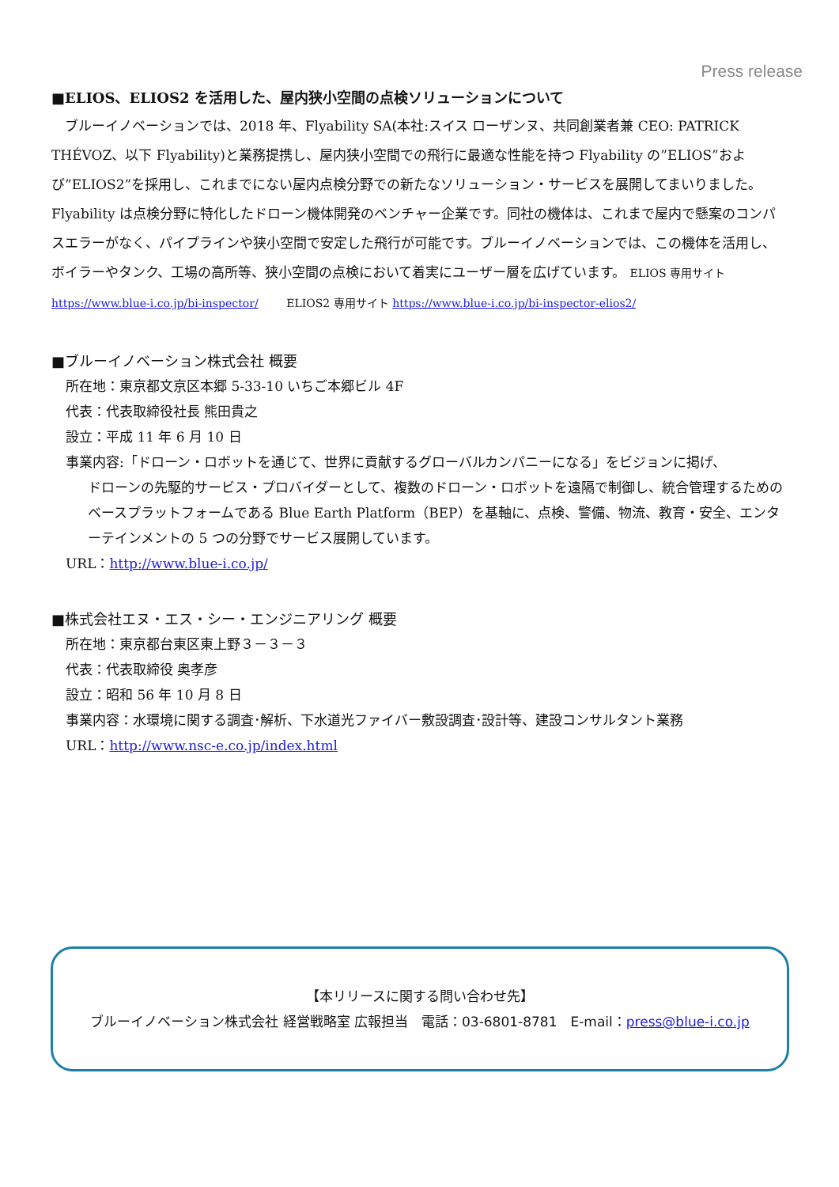Press release
■ELIOS、ELIOS2 を活用した、屋内狭小空間の点検ソリューションについて
ブルーイノベーションでは、2018 年、Flyability SA(本社:スイス ローザンヌ、共同創業者兼 CEO: PATRICK THÉVOZ、以下 Flyability)と業務提携し、屋内狭小空間での飛行に最適な性能を持つ Flyability の”ELIOS”および”ELIOS2”を採用し、これまでにない屋内点検分野での新たなソリューション・サービスを展開してまいりました。Flyability は点検分野に特化したドローン機体開発のベンチャー企業です。同社の機体は、これまで屋内で懸案のコンパスエラーがなく、パイプラインや狭小空間で安定した飛行が可能です。ブルーイノベーションでは、この機体を活用し、ボイラーやタンク、工場の高所等、狭小空間の点検において着実にユーザー層を広げています。 ELIOS 専用サイト https://www.blue-i.co.jp/bi-inspector/ ELIOS2 専用サイト https://www.blue-i.co.jp/bi-inspector-elios2/
■ブルーイノベーション株式会社 概要
所在地：東京都文京区本郷 5-33-10 いちご本郷ビル 4F
代表：代表取締役社長 熊田貴之
設立：平成 11 年 6 月 10 日
事業内容:「ドローン・ロボットを通じて、世界に貢献するグローバルカンパニーになる」をビジョンに掲げ、
ドローンの先駆的サービス・プロバイダーとして、複数のドローン・ロボットを遠隔で制御し、統合管理するためのベースプラットフォームである Blue Earth Platform（BEP）を基軸に、点検、警備、物流、教育・安全、エンターテインメントの 5 つの分野でサービス展開しています。
URL：http://www.blue-i.co.jp/
■株式会社エヌ・エス・シー・エンジニアリング 概要
所在地：東京都台東区東上野３－３－３
代表：代表取締役 奥孝彦
設立：昭和 56 年 10 月 8 日
事業内容：水環境に関する調査･解析、下水道光ファイバー敷設調査･設計等、建設コンサルタント業務
URL：http://www.nsc-e.co.jp/index.html
【本リリースに関する問い合わせ先】
ブルーイノベーション株式会社 経営戦略室 広報担当　電話：03-6801-8781　E-mail：press@blue-i.co.jp